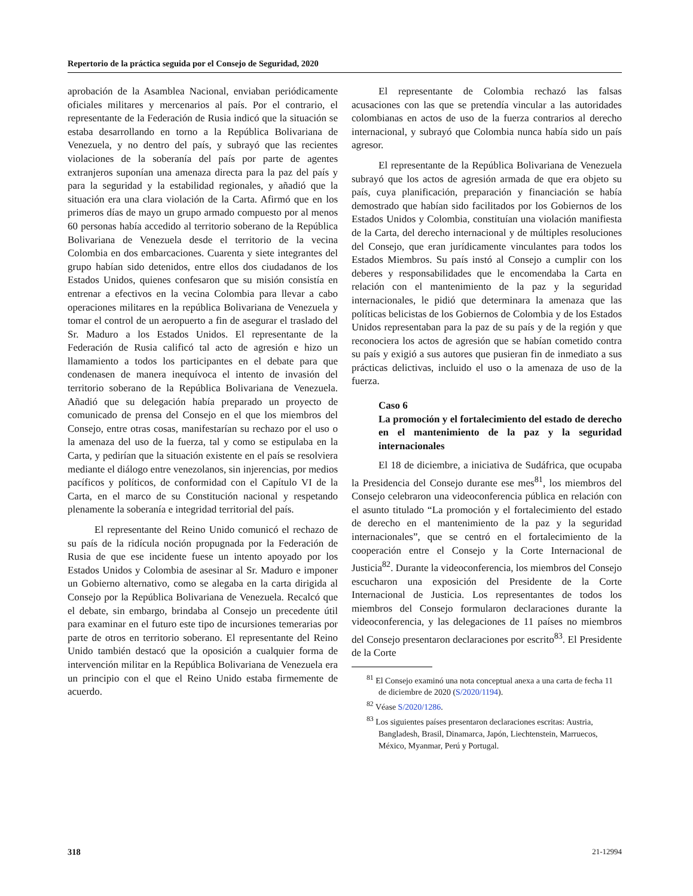Repertorio de la práctica seguida por el Consejo de Seguridad, 2020
aprobación de la Asamblea Nacional, enviaban periódicamente oficiales militares y mercenarios al país. Por el contrario, el representante de la Federación de Rusia indicó que la situación se estaba desarrollando en torno a la República Bolivariana de Venezuela, y no dentro del país, y subrayó que las recientes violaciones de la soberanía del país por parte de agentes extranjeros suponían una amenaza directa para la paz del país y para la seguridad y la estabilidad regionales, y añadió que la situación era una clara violación de la Carta. Afirmó que en los primeros días de mayo un grupo armado compuesto por al menos 60 personas había accedido al territorio soberano de la República Bolivariana de Venezuela desde el territorio de la vecina Colombia en dos embarcaciones. Cuarenta y siete integrantes del grupo habían sido detenidos, entre ellos dos ciudadanos de los Estados Unidos, quienes confesaron que su misión consistía en entrenar a efectivos en la vecina Colombia para llevar a cabo operaciones militares en la república Bolivariana de Venezuela y tomar el control de un aeropuerto a fin de asegurar el traslado del Sr. Maduro a los Estados Unidos. El representante de la Federación de Rusia calificó tal acto de agresión e hizo un llamamiento a todos los participantes en el debate para que condenasen de manera inequívoca el intento de invasión del territorio soberano de la República Bolivariana de Venezuela. Añadió que su delegación había preparado un proyecto de comunicado de prensa del Consejo en el que los miembros del Consejo, entre otras cosas, manifestarían su rechazo por el uso o la amenaza del uso de la fuerza, tal y como se estipulaba en la Carta, y pedirían que la situación existente en el país se resolviera mediante el diálogo entre venezolanos, sin injerencias, por medios pacíficos y políticos, de conformidad con el Capítulo VI de la Carta, en el marco de su Constitución nacional y respetando plenamente la soberanía e integridad territorial del país.
El representante del Reino Unido comunicó el rechazo de su país de la ridícula noción propugnada por la Federación de Rusia de que ese incidente fuese un intento apoyado por los Estados Unidos y Colombia de asesinar al Sr. Maduro e imponer un Gobierno alternativo, como se alegaba en la carta dirigida al Consejo por la República Bolivariana de Venezuela. Recalcó que el debate, sin embargo, brindaba al Consejo un precedente útil para examinar en el futuro este tipo de incursiones temerarias por parte de otros en territorio soberano. El representante del Reino Unido también destacó que la oposición a cualquier forma de intervención militar en la República Bolivariana de Venezuela era un principio con el que el Reino Unido estaba firmemente de acuerdo.
El representante de Colombia rechazó las falsas acusaciones con las que se pretendía vincular a las autoridades colombianas en actos de uso de la fuerza contrarios al derecho internacional, y subrayó que Colombia nunca había sido un país agresor.
El representante de la República Bolivariana de Venezuela subrayó que los actos de agresión armada de que era objeto su país, cuya planificación, preparación y financiación se había demostrado que habían sido facilitados por los Gobiernos de los Estados Unidos y Colombia, constituían una violación manifiesta de la Carta, del derecho internacional y de múltiples resoluciones del Consejo, que eran jurídicamente vinculantes para todos los Estados Miembros. Su país instó al Consejo a cumplir con los deberes y responsabilidades que le encomendaba la Carta en relación con el mantenimiento de la paz y la seguridad internacionales, le pidió que determinara la amenaza que las políticas belicistas de los Gobiernos de Colombia y de los Estados Unidos representaban para la paz de su país y de la región y que reconociera los actos de agresión que se habían cometido contra su país y exigió a sus autores que pusieran fin de inmediato a sus prácticas delictivas, incluido el uso o la amenaza de uso de la fuerza.
Caso 6
La promoción y el fortalecimiento del estado de derecho en el mantenimiento de la paz y la seguridad internacionales
El 18 de diciembre, a iniciativa de Sudáfrica, que ocupaba la Presidencia del Consejo durante ese mes<sup>81</sup>, los miembros del Consejo celebraron una videoconferencia pública en relación con el asunto titulado “La promoción y el fortalecimiento del estado de derecho en el mantenimiento de la paz y la seguridad internacionales”, que se centró en el fortalecimiento de la cooperación entre el Consejo y la Corte Internacional de Justicia<sup>82</sup>. Durante la videoconferencia, los miembros del Consejo escucharon una exposición del Presidente de la Corte Internacional de Justicia. Los representantes de todos los miembros del Consejo formularon declaraciones durante la videoconferencia, y las delegaciones de 11 países no miembros del Consejo presentaron declaraciones por escrito<sup>83</sup>. El Presidente de la Corte
<sup>81</sup> El Consejo examinó una nota conceptual anexa a una carta de fecha 11 de diciembre de 2020 (S/2020/1194).
<sup>82</sup> Véase S/2020/1286.
<sup>83</sup> Los siguientes países presentaron declaraciones escritas: Austria, Bangladesh, Brasil, Dinamarca, Japón, Liechtenstein, Marruecos, México, Myanmar, Perú y Portugal.
318 21-12994